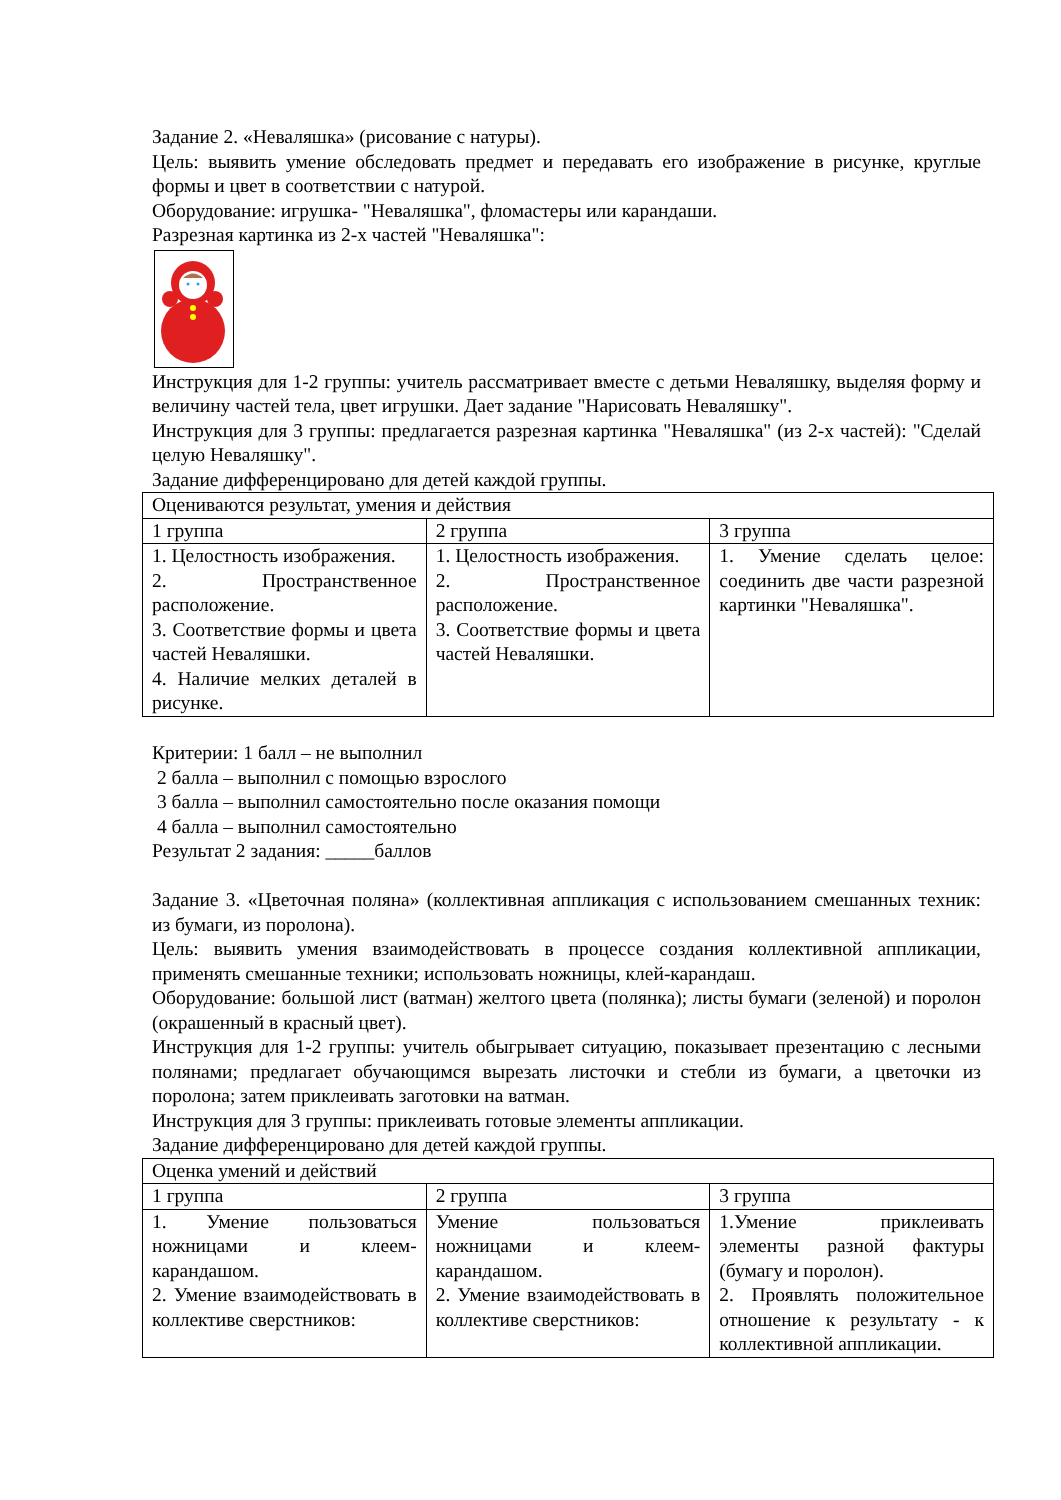Задание 2. «Неваляшка» (рисование с натуры).
Цель: выявить умение обследовать предмет и передавать его изображение в рисунке, круглые формы и цвет в соответствии с натурой.
Оборудование: игрушка- "Неваляшка", фломастеры или карандаши.
Разрезная картинка из 2-х частей "Неваляшка":
Инструкция для 1-2 группы: учитель рассматривает вместе с детьми Неваляшку, выделяя форму и величину частей тела, цвет игрушки. Дает задание "Нарисовать Неваляшку".
Инструкция для 3 группы: предлагается разрезная картинка "Неваляшка" (из 2-х частей): "Сделай целую Неваляшку".
Задание дифференцировано для детей каждой группы.
| Оцениваются результат, умения и действия | | |
| 1 группа | 2 группа | 3 группа |
| 1. Целостность изображения. 2. Пространственное расположение. 3. Соответствие формы и цвета частей Неваляшки. 4. Наличие мелких деталей в рисунке. | 1. Целостность изображения. 2. Пространственное расположение. 3. Соответствие формы и цвета частей Неваляшки. | 1. Умение сделать целое: соединить две части разрезной картинки "Неваляшка". |
Критерии: 1 балл – не выполнил
2 балла – выполнил с помощью взрослого
3 балла – выполнил самостоятельно после оказания помощи
4 балла – выполнил самостоятельно
Результат 2 задания: _____баллов
Задание 3. «Цветочная поляна» (коллективная аппликация с использованием смешанных техник: из бумаги, из поролона).
Цель: выявить умения взаимодействовать в процессе создания коллективной аппликации, применять смешанные техники; использовать ножницы, клей-карандаш.
Оборудование: большой лист (ватман) желтого цвета (полянка); листы бумаги (зеленой) и поролон (окрашенный в красный цвет).
Инструкция для 1-2 группы: учитель обыгрывает ситуацию, показывает презентацию с лесными полянами; предлагает обучающимся вырезать листочки и стебли из бумаги, а цветочки из поролона; затем приклеивать заготовки на ватман.
Инструкция для 3 группы: приклеивать готовые элементы аппликации.
Задание дифференцировано для детей каждой группы.
| Оценка умений и действий | | |
| 1 группа | 2 группа | 3 группа |
| 1. Умение пользоваться ножницами и клеем-карандашом. 2. Умение взаимодействовать в коллективе сверстников: | Умение пользоваться ножницами и клеем-карандашом. 2. Умение взаимодействовать в коллективе сверстников: | 1.Умение приклеивать элементы разной фактуры (бумагу и поролон). 2. Проявлять положительное отношение к результату - к коллективной аппликации. |